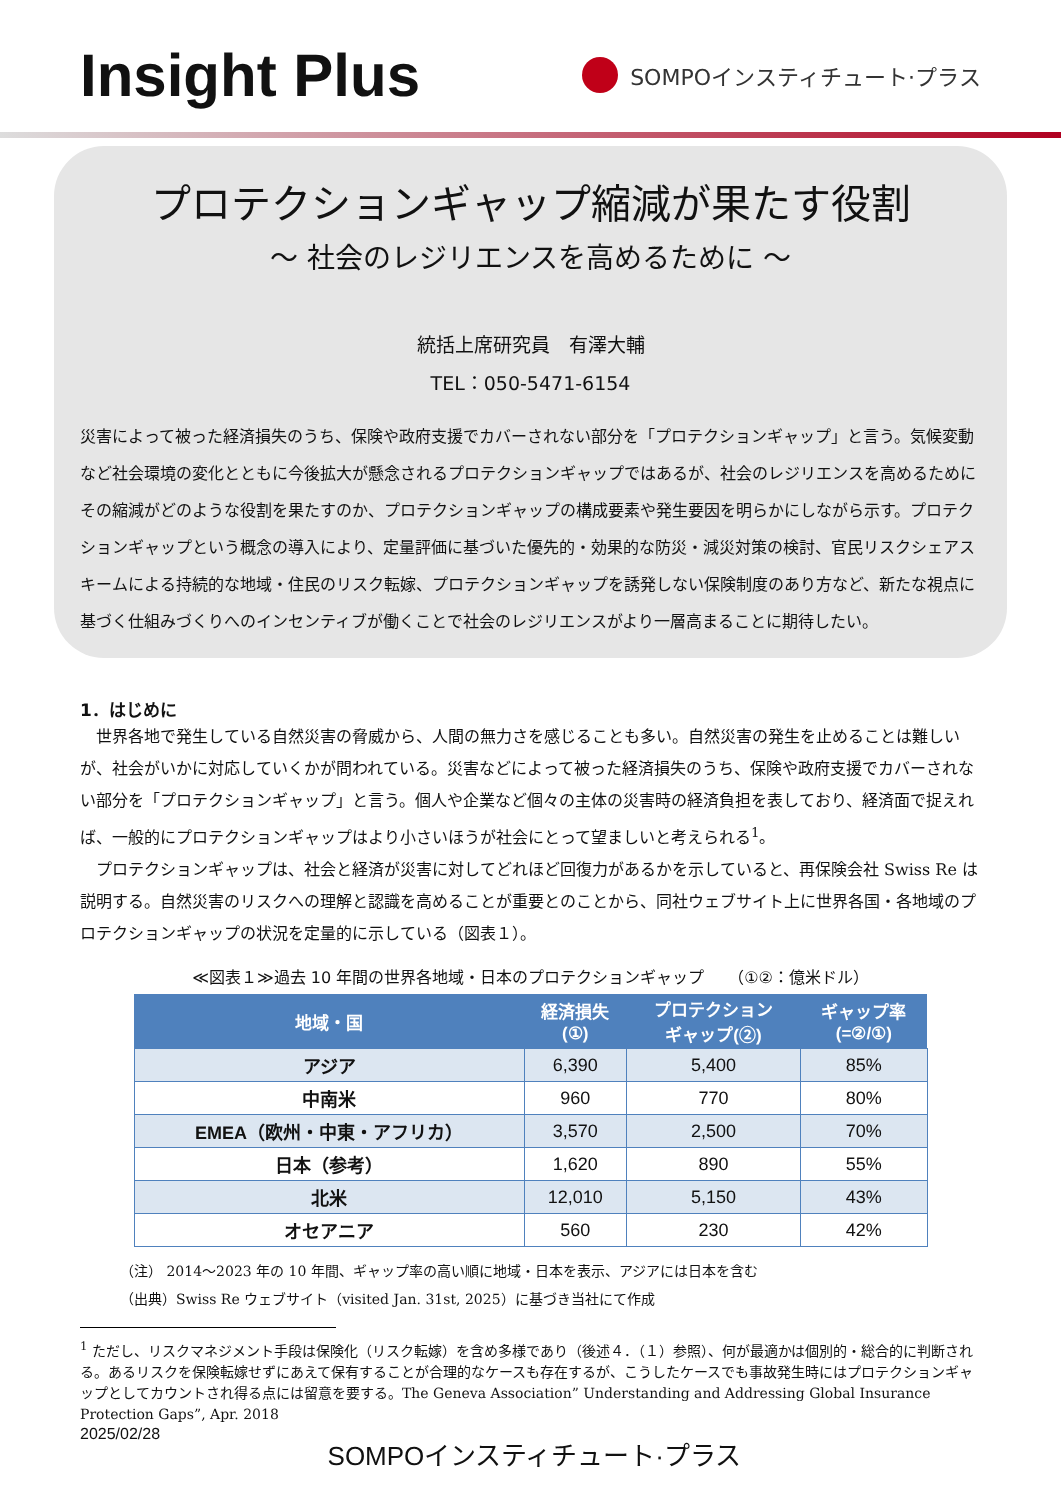Insight Plus
SOMPOインスティチュート·プラス
プロテクションギャップ縮減が果たす役割
～ 社会のレジリエンスを高めるために ～
統括上席研究員　有澤大輔
TEL：050-5471-6154
災害によって被った経済損失のうち、保険や政府支援でカバーされない部分を「プロテクションギャップ」と言う。気候変動など社会環境の変化とともに今後拡大が懸念されるプロテクションギャップではあるが、社会のレジリエンスを高めるためにその縮減がどのような役割を果たすのか、プロテクションギャップの構成要素や発生要因を明らかにしながら示す。プロテクションギャップという概念の導入により、定量評価に基づいた優先的・効果的な防災・減災対策の検討、官民リスクシェアスキームによる持続的な地域・住民のリスク転嫁、プロテクションギャップを誘発しない保険制度のあり方など、新たな視点に基づく仕組みづくりへのインセンティブが働くことで社会のレジリエンスがより一層高まることに期待したい。
1．はじめに
世界各地で発生している自然災害の脅威から、人間の無力さを感じることも多い。自然災害の発生を止めることは難しいが、社会がいかに対応していくかが問われている。災害などによって被った経済損失のうち、保険や政府支援でカバーされない部分を「プロテクションギャップ」と言う。個人や企業など個々の主体の災害時の経済負担を表しており、経済面で捉えれば、一般的にプロテクションギャップはより小さいほうが社会にとって望ましいと考えられる<sup>1</sup>。
プロテクションギャップは、社会と経済が災害に対してどれほど回復力があるかを示していると、再保険会社 Swiss Re は説明する。自然災害のリスクへの理解と認識を高めることが重要とのことから、同社ウェブサイト上に世界各国・各地域のプロテクションギャップの状況を定量的に示している（図表１）。
≪図表１≫過去 10 年間の世界各地域・日本のプロテクションギャップ　　（①②：億米ドル）
| 地域・国 | 経済損失 (①) | プロテクション ギャップ(②) | ギャップ率 (=②/①) |
| --- | --- | --- | --- |
| アジア | 6,390 | 5,400 | 85% |
| 中南米 | 960 | 770 | 80% |
| EMEA（欧州・中東・アフリカ） | 3,570 | 2,500 | 70% |
| 日本（参考） | 1,620 | 890 | 55% |
| 北米 | 12,010 | 5,150 | 43% |
| オセアニア | 560 | 230 | 42% |
（注） 2014～2023 年の 10 年間、ギャップ率の高い順に地域・日本を表示、アジアには日本を含む
（出典）Swiss Re ウェブサイト（visited Jan. 31st, 2025）に基づき当社にて作成
<sup>1</sup> ただし、リスクマネジメント手段は保険化（リスク転嫁）を含め多様であり（後述４．（１）参照）、何が最適かは個別的・総合的に判断される。あるリスクを保険転嫁せずにあえて保有することが合理的なケースも存在するが、こうしたケースでも事故発生時にはプロテクションギャップとしてカウントされ得る点には留意を要する。The Geneva Association” Understanding and Addressing Global Insurance Protection Gaps”, Apr. 2018
2025/02/28 SOMPOインスティチュート·プラス